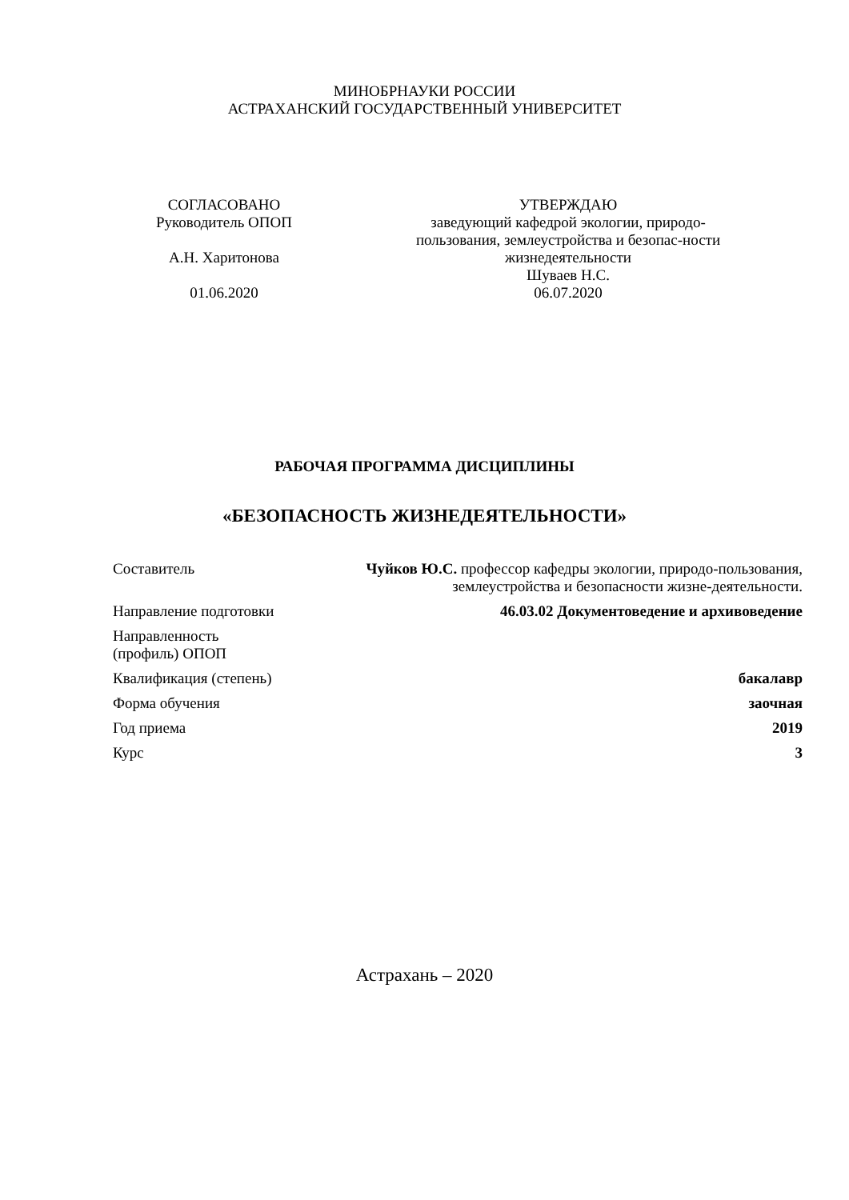МИНОБРНАУКИ РОССИИ
АСТРАХАНСКИЙ ГОСУДАРСТВЕННЫЙ УНИВЕРСИТЕТ
СОГЛАСОВАНО
Руководитель ОПОП
А.Н. Харитонова
01.06.2020
УТВЕРЖДАЮ
заведующий кафедрой экологии, природо-пользования, землеустройства и безопас-ности жизнедеятельности
Шуваев Н.С.
06.07.2020
РАБОЧАЯ ПРОГРАММА ДИСЦИПЛИНЫ
«БЕЗОПАСНОСТЬ ЖИЗНЕДЕЯТЕЛЬНОСТИ»
| Составитель | Чуйков Ю.С. профессор кафедры экологии, природо-пользования, землеустройства и безопасности жизне-деятельности. |
| Направление подготовки | 46.03.02 Документоведение и архивоведение |
| Направленность (профиль) ОПОП | |
| Квалификация (степень) | бакалавр |
| Форма обучения | заочная |
| Год приема | 2019 |
| Курс | 3 |
Астрахань – 2020